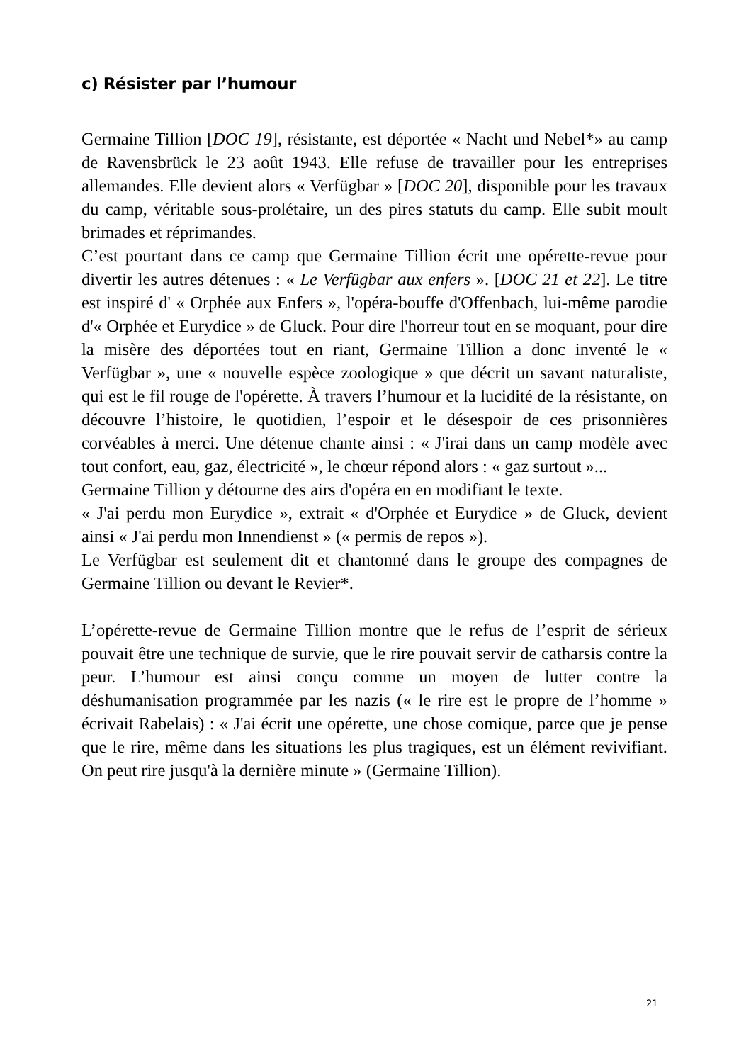c) Résister par l’humour
Germaine Tillion [DOC 19], résistante, est déportée « Nacht und Nebel*» au camp de Ravensbrück le 23 août 1943. Elle refuse de travailler pour les entreprises allemandes. Elle devient alors « Verfügbar » [DOC 20], disponible pour les travaux du camp, véritable sous-prolétaire, un des pires statuts du camp. Elle subit moult brimades et réprimandes.
C’est pourtant dans ce camp que Germaine Tillion écrit une opérette-revue pour divertir les autres détenues : « Le Verfügbar aux enfers ». [DOC 21 et 22]. Le titre est inspiré d' « Orphée aux Enfers », l'opéra-bouffe d'Offenbach, lui-même parodie d'« Orphée et Eurydice » de Gluck. Pour dire l'horreur tout en se moquant, pour dire la misère des déportées tout en riant, Germaine Tillion a donc inventé le « Verfügbar », une « nouvelle espèce zoologique » que décrit un savant naturaliste, qui est le fil rouge de l'opérette. À travers l’humour et la lucidité de la résistante, on découvre l’histoire, le quotidien, l’espoir et le désespoir de ces prisonnières corvéables à merci. Une détenue chante ainsi : « J'irai dans un camp modèle avec tout confort, eau, gaz, électricité », le chœur répond alors : « gaz surtout »...
Germaine Tillion y détourne des airs d'opéra en en modifiant le texte.
« J'ai perdu mon Eurydice », extrait « d'Orphée et Eurydice » de Gluck, devient ainsi « J'ai perdu mon Innendienst » (« permis de repos »).
Le Verfügbar est seulement dit et chantonné dans le groupe des compagnes de Germaine Tillion ou devant le Revier*.
L’opérette-revue de Germaine Tillion montre que le refus de l’esprit de sérieux pouvait être une technique de survie, que le rire pouvait servir de catharsis contre la peur. L’humour est ainsi conçu comme un moyen de lutter contre la déshumanisation programmée par les nazis (« le rire est le propre de l’homme » écrivait Rabelais) : « J'ai écrit une opérette, une chose comique, parce que je pense que le rire, même dans les situations les plus tragiques, est un élément revivifiant. On peut rire jusqu'à la dernière minute » (Germaine Tillion).
21